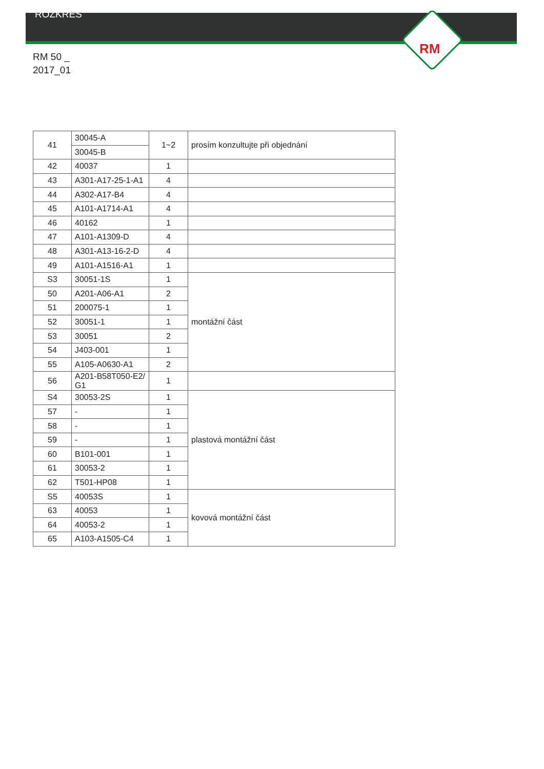RM
ROZKRES
RM 50 _
2017_01
| 41 | 30045-A | 1~2 | prosím konzultujte při objednání |
| | 30045-B | | |
| 42 | 40037 | 1 | |
| 43 | A301-A17-25-1-A1 | 4 | |
| 44 | A302-A17-B4 | 4 | |
| 45 | A101-A1714-A1 | 4 | |
| 46 | 40162 | 1 | |
| 47 | A101-A1309-D | 4 | |
| 48 | A301-A13-16-2-D | 4 | |
| 49 | A101-A1516-A1 | 1 | |
| S3 | 30051-1S | 1 | montážní část |
| 50 | A201-A06-A1 | 2 | |
| 51 | 200075-1 | 1 | |
| 52 | 30051-1 | 1 | |
| 53 | 30051 | 2 | |
| 54 | J403-001 | 1 | |
| 55 | A105-A0630-A1 | 2 | |
| 56 | A201-B58T050-E2/ G1 | 1 | |
| S4 | 30053-2S | 1 | plastová montážní část |
| 57 | - | 1 | |
| 58 | - | 1 | |
| 59 | - | 1 | |
| 60 | B101-001 | 1 | |
| 61 | 30053-2 | 1 | |
| 62 | T501-HP08 | 1 | |
| S5 | 40053S | 1 | kovová montážní část |
| 63 | 40053 | 1 | |
| 64 | 40053-2 | 1 | |
| 65 | A103-A1505-C4 | 1 | |